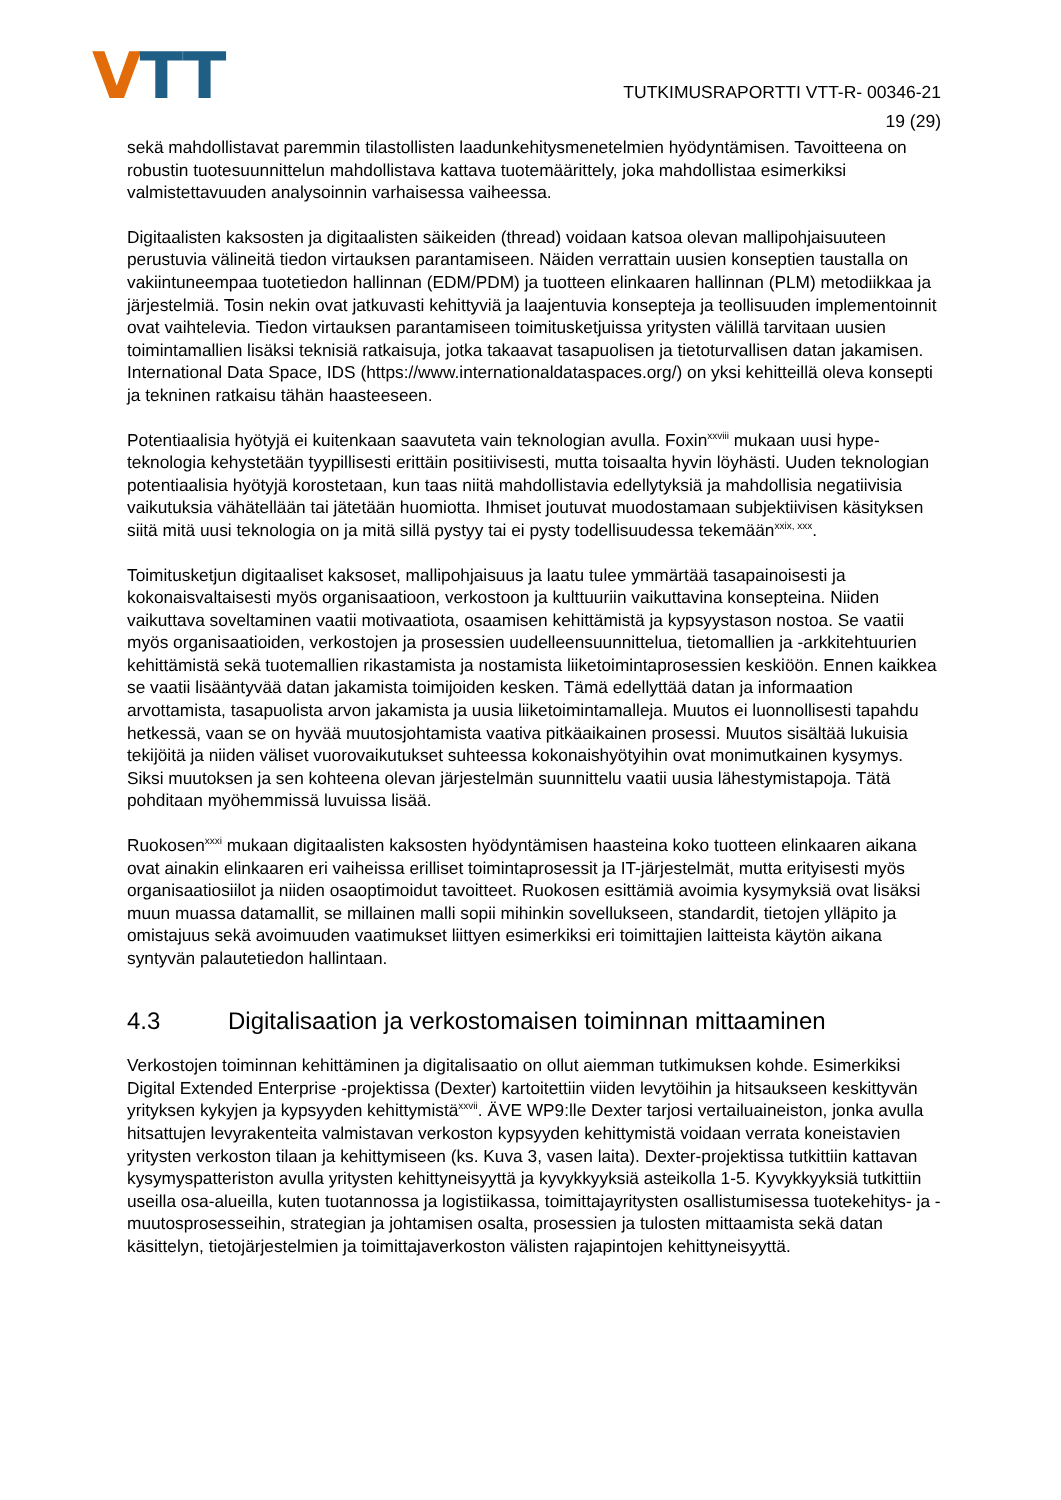VTT
TUTKIMUSRAPORTTI VTT-R- 00346-21
19 (29)
sekä mahdollistavat paremmin tilastollisten laadunkehitysmenetelmien hyödyntämisen. Tavoitteena on robustin tuotesuunnittelun mahdollistava kattava tuotemäärittely, joka mahdollistaa esimerkiksi valmistettavuuden analysoinnin varhaisessa vaiheessa.
Digitaalisten kaksosten ja digitaalisten säikeiden (thread) voidaan katsoa olevan mallipohjaisuuteen perustuvia välineitä tiedon virtauksen parantamiseen. Näiden verrattain uusien konseptien taustalla on vakiintuneempaa tuotetiedon hallinnan (EDM/PDM) ja tuotteen elinkaaren hallinnan (PLM) metodiikkaa ja järjestelmiä. Tosin nekin ovat jatkuvasti kehittyviä ja laajentuvia konsepteja ja teollisuuden implementoinnit ovat vaihtelevia. Tiedon virtauksen parantamiseen toimitusketjuissa yritysten välillä tarvitaan uusien toimintamallien lisäksi teknisiä ratkaisuja, jotka takaavat tasapuolisen ja tietoturvallisen datan jakamisen. International Data Space, IDS (https://www.internationaldataspaces.org/) on yksi kehitteillä oleva konsepti ja tekninen ratkaisu tähän haasteeseen.
Potentiaalisia hyötyjä ei kuitenkaan saavuteta vain teknologian avulla. Foxin<sup>xxviii</sup> mukaan uusi hype-teknologia kehystetään tyypillisesti erittäin positiivisesti, mutta toisaalta hyvin löyhästi. Uuden teknologian potentiaalisia hyötyjä korostetaan, kun taas niitä mahdollistavia edellytyksiä ja mahdollisia negatiivisia vaikutuksia vähätellään tai jätetään huomiotta. Ihmiset joutuvat muodostamaan subjektiivisen käsityksen siitä mitä uusi teknologia on ja mitä sillä pystyy tai ei pysty todellisuudessa tekemään<sup>xxix, xxx</sup>.
Toimitusketjun digitaaliset kaksoset, mallipohjaisuus ja laatu tulee ymmärtää tasapainoisesti ja kokonaisvaltaisesti myös organisaatioon, verkostoon ja kulttuuriin vaikuttavina konsepteina. Niiden vaikuttava soveltaminen vaatii motivaatiota, osaamisen kehittämistä ja kypsyystason nostoa. Se vaatii myös organisaatioiden, verkostojen ja prosessien uudelleensuunnittelua, tietomallien ja -arkkitehtuurien kehittämistä sekä tuotemallien rikastamista ja nostamista liiketoimintaprosessien keskiöön. Ennen kaikkea se vaatii lisääntyvää datan jakamista toimijoiden kesken. Tämä edellyttää datan ja informaation arvottamista, tasapuolista arvon jakamista ja uusia liiketoimintamalleja. Muutos ei luonnollisesti tapahdu hetkessä, vaan se on hyvää muutosjohtamista vaativa pitkäaikainen prosessi. Muutos sisältää lukuisia tekijöitä ja niiden väliset vuorovaikutukset suhteessa kokonaishyötyihin ovat monimutkainen kysymys. Siksi muutoksen ja sen kohteena olevan järjestelmän suunnittelu vaatii uusia lähestymistapoja. Tätä pohditaan myöhemmissä luvuissa lisää.
Ruokosen<sup>xxxi</sup> mukaan digitaalisten kaksosten hyödyntämisen haasteina koko tuotteen elinkaaren aikana ovat ainakin elinkaaren eri vaiheissa erilliset toimintaprosessit ja IT-järjestelmät, mutta erityisesti myös organisaatiosiilot ja niiden osaoptimoidut tavoitteet. Ruokosen esittämiä avoimia kysymyksiä ovat lisäksi muun muassa datamallit, se millainen malli sopii mihinkin sovellukseen, standardit, tietojen ylläpito ja omistajuus sekä avoimuuden vaatimukset liittyen esimerkiksi eri toimittajien laitteista käytön aikana syntyvän palautetiedon hallintaan.
4.3 Digitalisaation ja verkostomaisen toiminnan mittaaminen
Verkostojen toiminnan kehittäminen ja digitalisaatio on ollut aiemman tutkimuksen kohde. Esimerkiksi Digital Extended Enterprise -projektissa (Dexter) kartoitettiin viiden levytöihin ja hitsaukseen keskittyvän yrityksen kykyjen ja kypsyyden kehittymistä<sup>xxvii</sup>. ÄVE WP9:lle Dexter tarjosi vertailuaineiston, jonka avulla hitsattujen levyrakenteita valmistavan verkoston kypsyyden kehittymistä voidaan verrata koneistavien yritysten verkoston tilaan ja kehittymiseen (ks. Kuva 3, vasen laita). Dexter-projektissa tutkittiin kattavan kysymyspatteriston avulla yritysten kehittyneisyyttä ja kyvykkyyksiä asteikolla 1-5. Kyvykkyyksiä tutkittiin useilla osa-alueilla, kuten tuotannossa ja logistiikassa, toimittajayritysten osallistumisessa tuotekehitys- ja -muutosprosesseihin, strategian ja johtamisen osalta, prosessien ja tulosten mittaamista sekä datan käsittelyn, tietojärjestelmien ja toimittajaverkoston välisten rajapintojen kehittyneisyyttä.